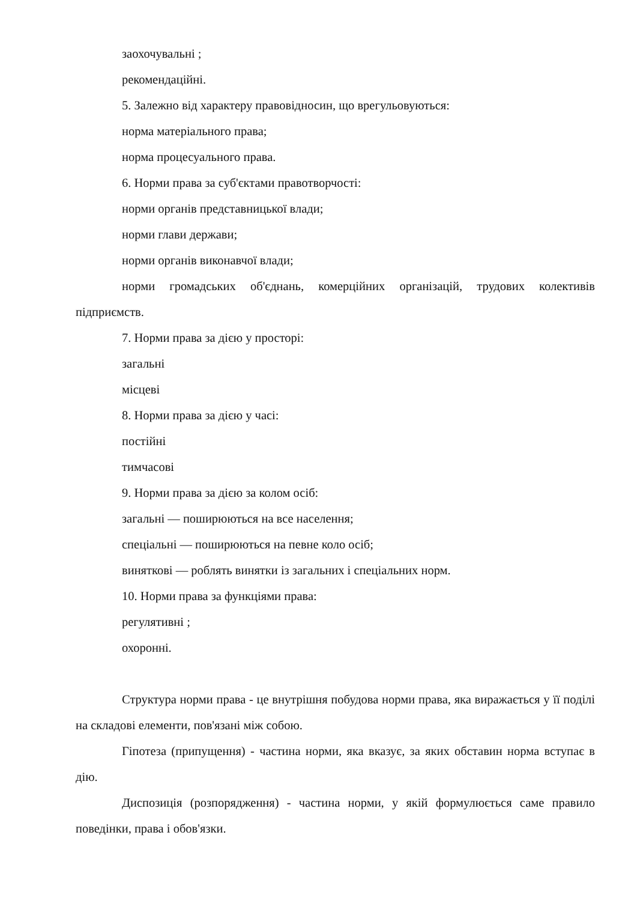заохочувальні ;
рекомендаційні.
5. Залежно від характеру правовідносин, що врегульовуються:
норма матеріального права;
норма процесуального права.
6. Норми права за суб'єктами правотворчості:
норми органів представницької влади;
норми глави держави;
норми органів виконавчої влади;
норми громадських об'єднань, комерційних організацій, трудових колективів підприємств.
7. Норми права за дією у просторі:
загальні
місцеві
8. Норми права за дією у часі:
постійні
тимчасові
9. Норми права за дією за колом осіб:
загальні — поширюються на все населення;
спеціальні — поширюються на певне коло осіб;
виняткові — роблять винятки із загальних і спеціальних норм.
10. Норми права за функціями права:
регулятивні ;
охоронні.
Структура норми права - це внутрішня побудова норми права, яка виражається у її поділі на складові елементи, пов'язані між собою.
Гіпотеза (припущення) - частина норми, яка вказує, за яких обставин норма вступає в дію.
Диспозиція (розпорядження) - частина норми, у якій формулюється саме правило поведінки, права і обов'язки.